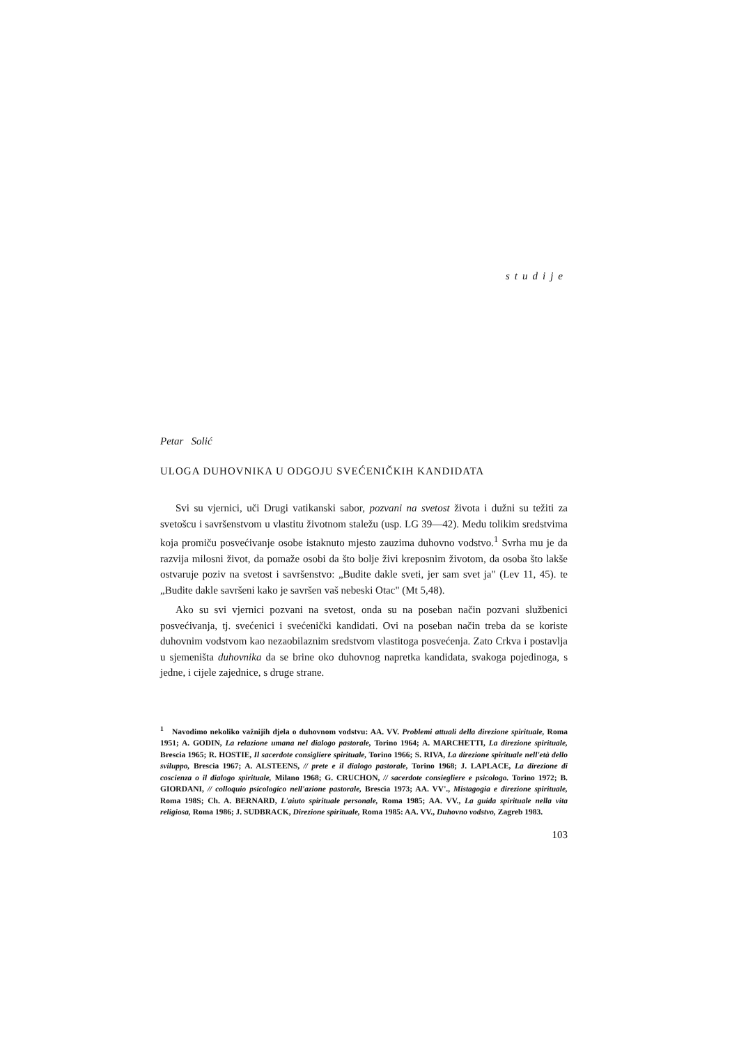studije
Petar Solić
ULOGA DUHOVNIKA U ODGOJU SVEĆENIČKIH KANDIDATA
Svi su vjernici, uči Drugi vatikanski sabor, pozvani na svetost života i dužni su težiti za svetošcu i savršenstvom u vlastitu životnom staležu (usp. LG 39—42). Medu tolikim sredstvima koja promiču posvećivanje osobe istaknuto mjesto zauzima duhovno vodstvo.<sup>1</sup> Svrha mu je da razvija milosni život, da pomaže osobi da što bolje živi kreposnim životom, da osoba što lakše ostvaruje poziv na svetost i savršenstvo: „Budite dakle sveti, jer sam svet ja" (Lev 11, 45). te „Budite dakle savršeni kako je savršen vaš nebeski Otac" (Mt 5,48).
Ako su svi vjernici pozvani na svetost, onda su na poseban način pozvani službenici posvećivanja, tj. svećenici i svećenički kandidati. Ovi na poseban način treba da se koriste duhovnim vodstvom kao nezaobilaznim sredstvom vlastitoga posvećenja. Zato Crkva i postavlja u sjemeništa duhovnika da se brine oko duhovnog napretka kandidata, svakoga pojedinoga, s jedne, i cijele zajednice, s druge strane.
<sup>1</sup> Navodimo nekoliko važnijih djela o duhovnom vodstvu: AA. VV. Problemi attuali della direzione spirituale, Roma 1951; A. GODIN, La relazione umana nel dialogo pastorale, Torino 1964; A. MARCHETTI, La direzione spirituale, Brescia 1965; R. HOSTIE, Il sacerdote consigliere spirituale, Torino 1966; S. RIVA, La direzione spirituale nell'età dello sviluppo, Brescia 1967; A. ALSTEENS, // prete e il dialogo pastorale, Torino 1968; J. LAPLACE, La direzione di coscienza o il dialogo spirituale, Milano 1968; G. CRUCHON, // sacerdote consiegliere e psicologo. Torino 1972; B. GIORDANI, // colloquio psicologico nell'azione pastorale, Brescia 1973; AA. VV'., Mistagogia e direzione spirituale, Roma 198S; Ch. A. BERNARD, L'aiuto spirituale personale, Roma 1985; AA. VV., La guida spirituale nella vita religiosa, Roma 1986; J. SUDBRACK, Direzione spirituale, Roma 1985: AA. VV., Duhovno vodstvo, Zagreb 1983.
103